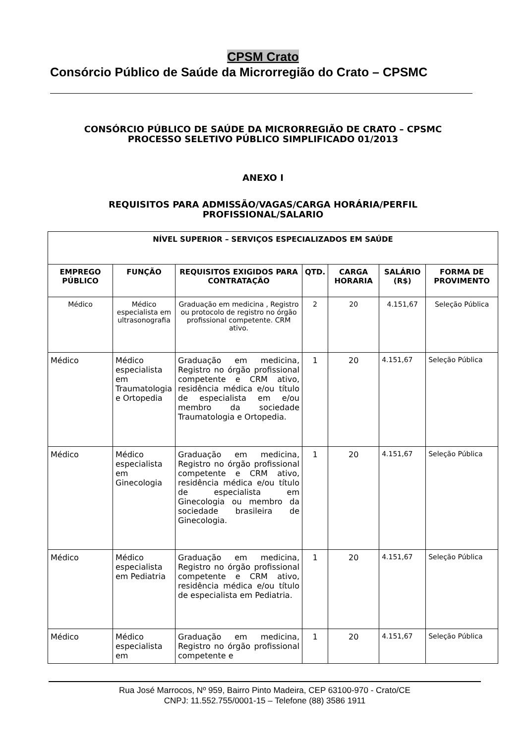CPSM Crato
Consórcio Público de Saúde da Microrregião do Crato – CPSMC
CONSÓRCIO PÚBLICO DE SAÚDE DA MICRORREGIÃO DE CRATO – CPSMC
PROCESSO SELETIVO PÚBLICO SIMPLIFICADO 01/2013
ANEXO I
REQUISITOS PARA ADMISSÃO/VAGAS/CARGA HORÁRIA/PERFIL
PROFISSIONAL/SALARIO
| NÍVEL SUPERIOR – SERVIÇOS ESPECIALIZADOS EM SAÚDE | | | | | | |
| --- | --- | --- | --- | --- | --- | --- |
| EMPREGO PÚBLICO | FUNÇÃO | REQUISITOS EXIGIDOS PARA CONTRATAÇÃO | QTD. | CARGA HORARIA | SALÁRIO (R$) | FORMA DE PROVIMENTO |
| Médico | Médico especialista em ultrasonografia | Graduação em medicina , Registro ou protocolo de registro no órgão profissional competente. CRM ativo. | 2 | 20 | 4.151,67 | Seleção Pública |
| Médico | Médico especialista em Traumatologia e Ortopedia | Graduação em medicina, Registro no órgão profissional competente e CRM ativo, residência médica e/ou título de especialista em e/ou membro da sociedade Traumatologia e Ortopedia. | 1 | 20 | 4.151,67 | Seleção Pública |
| Médico | Médico especialista em Ginecologia | Graduação em medicina, Registro no órgão profissional competente e CRM ativo, residência médica e/ou título de especialista em Ginecologia ou membro da sociedade brasileira de Ginecologia. | 1 | 20 | 4.151,67 | Seleção Pública |
| Médico | Médico especialista em Pediatria | Graduação em medicina, Registro no órgão profissional competente e CRM ativo, residência médica e/ou título de especialista em Pediatria. | 1 | 20 | 4.151,67 | Seleção Pública |
| Médico | Médico especialista em | Graduação em medicina, Registro no órgão profissional competente e | 1 | 20 | 4.151,67 | Seleção Pública |
Rua José Marrocos, Nº 959, Bairro Pinto Madeira, CEP 63100-970 - Crato/CE
CNPJ: 11.552.755/0001-15 – Telefone (88) 3586 1911